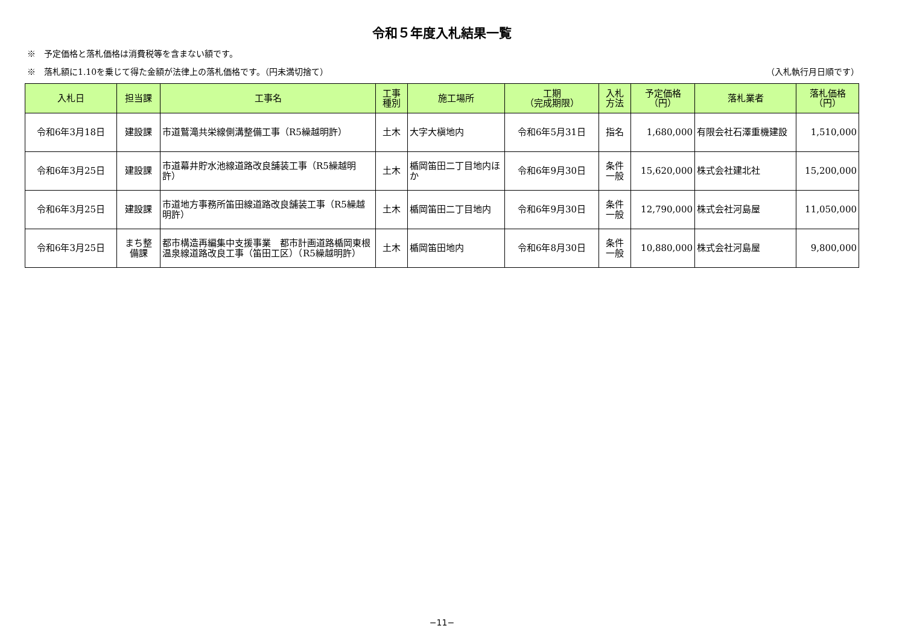令和５年度入札結果一覧
※　予定価格と落札価格は消費税等を含まない額です。
※　落札額に1.10を乗じて得た金額が法律上の落札価格です。（円未満切捨て） （入札執行月日順です）
| 入札日 | 担当課 | 工事名 | 工事 種別 | 施工場所 | 工期 （完成期限） | 入札 方法 | 予定価格 （円） | 落札業者 | 落札価格 （円） |
| --- | --- | --- | --- | --- | --- | --- | --- | --- | --- |
| 令和6年3月18日 | 建設課 | 市道鷲滝共栄線側溝整備工事（R5繰越明許） | 土木 | 大字大槇地内 | 令和6年5月31日 | 指名 | 1,680,000 | 有限会社石澤重機建設 | 1,510,000 |
| 令和6年3月25日 | 建設課 | 市道幕井貯水池線道路改良舗装工事（R5繰越明許） | 土木 | 楯岡笛田二丁目地内ほか | 令和6年9月30日 | 条件 一般 | 15,620,000 | 株式会社建北社 | 15,200,000 |
| 令和6年3月25日 | 建設課 | 市道地方事務所笛田線道路改良舗装工事（R5繰越明許） | 土木 | 楯岡笛田二丁目地内 | 令和6年9月30日 | 条件 一般 | 12,790,000 | 株式会社河島屋 | 11,050,000 |
| 令和6年3月25日 | まち整 備課 | 都市構造再編集中支援事業 都市計画道路楯岡東根温泉線道路改良工事（笛田工区）（R5繰越明許） | 土木 | 楯岡笛田地内 | 令和6年8月30日 | 条件 一般 | 10,880,000 | 株式会社河島屋 | 9,800,000 |
−11−